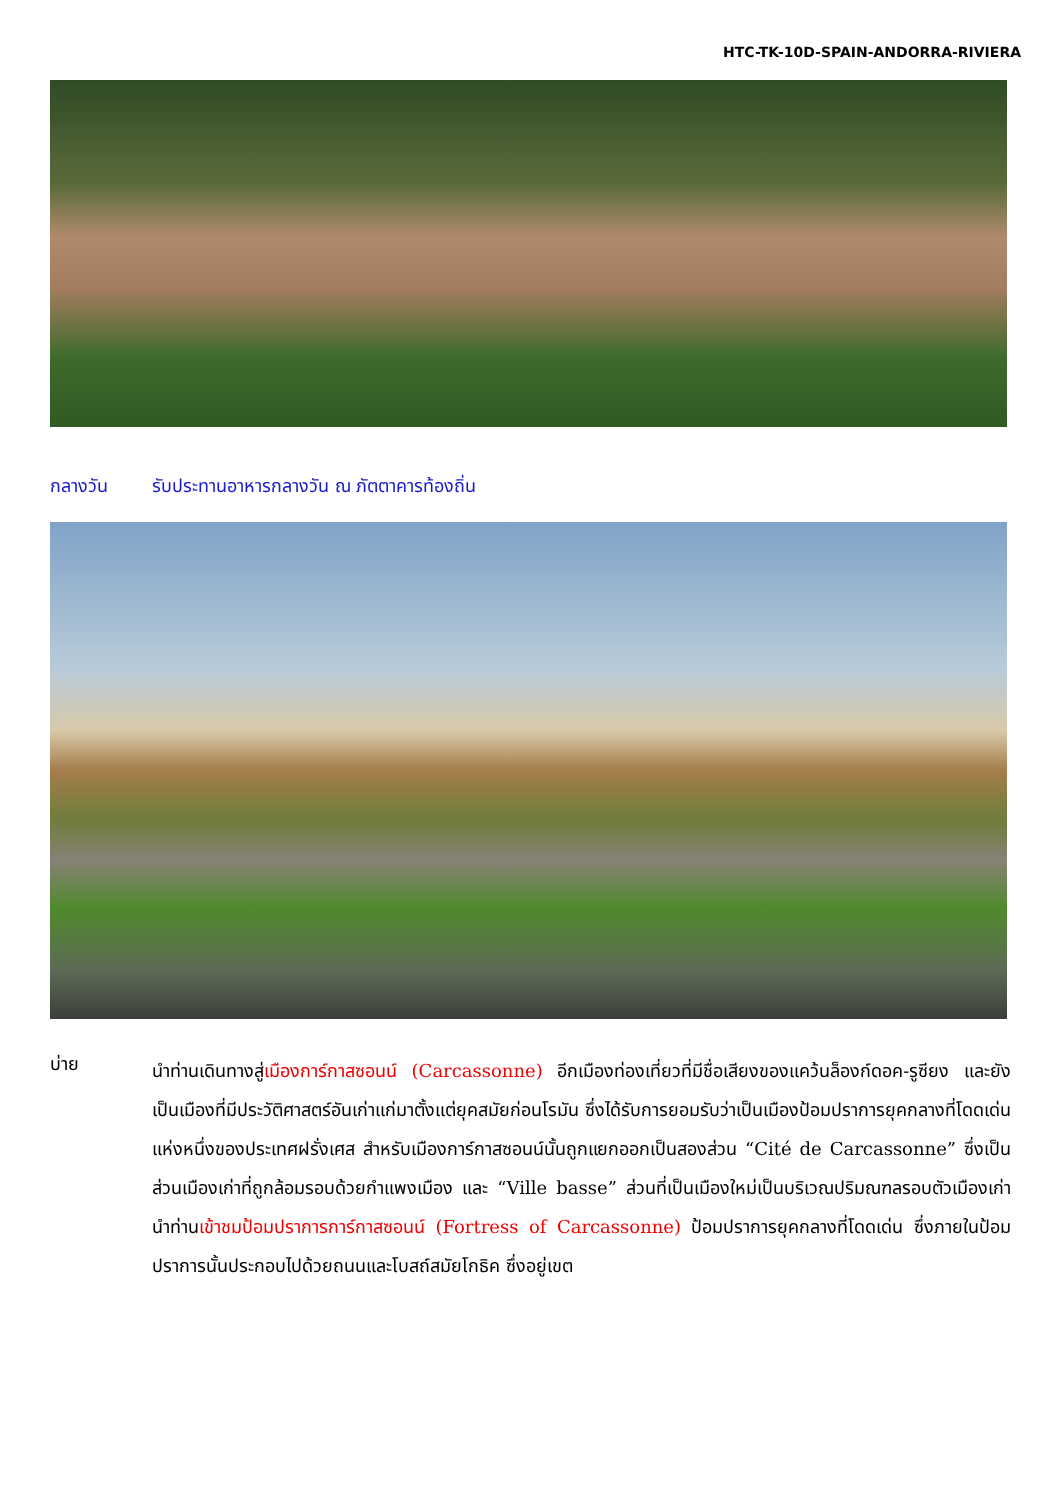HTC-TK-10D-SPAIN-ANDORRA-RIVIERA
กลางวัน รับประทานอาหารกลางวัน ณ ภัตตาคารท้องถิ่น
บ่าย
นำท่านเดินทางสู่เมืองการ์กาสซอนน์ (Carcassonne) อีกเมืองท่องเที่ยวที่มีชื่อเสียงของแคว้นล็องก์ดอค-รูซียง และยังเป็นเมืองที่มีประวัติศาสตร์อันเก่าแก่มาตั้งแต่ยุคสมัยก่อนโรมัน ซึ่งได้รับการยอมรับว่าเป็นเมืองป้อมปราการยุคกลางที่โดดเด่นแห่งหนึ่งของประเทศฝรั่งเศส สำหรับเมืองการ์กาสซอนน์นั้นถูกแยกออกเป็นสองส่วน “Cité de Carcassonne” ซึ่งเป็นส่วนเมืองเก่าที่ถูกล้อมรอบด้วยกำแพงเมือง และ “Ville basse” ส่วนที่เป็นเมืองใหม่เป็นบริเวณปริมณฑลรอบตัวเมืองเก่า นำท่านเข้าชมป้อมปราการการ์กาสซอนน์ (Fortress of Carcassonne) ป้อมปราการยุคกลางที่โดดเด่น ซึ่งภายในป้อมปราการนั้นประกอบไปด้วยถนนและโบสถ์สมัยโกธิค ซึ่งอยู่เขต